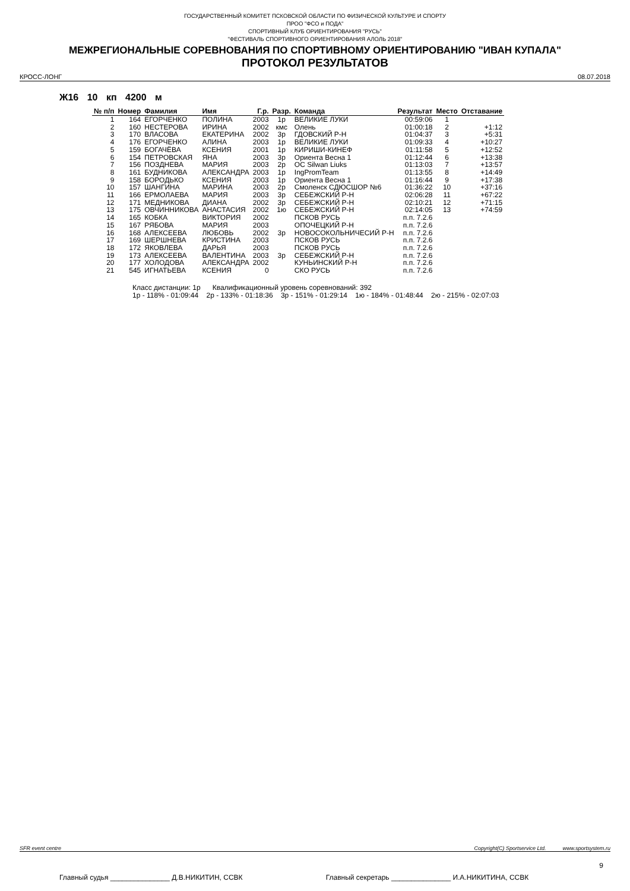ГОСУДАРСТВЕННЫЙ КОМИТЕТ ПСКОВСКОЙ ОБЛАСТИ ПО ФИЗИЧЕСКОЙ КУЛЬТУРЕ И СПОРТУ
ПРОО "ФСО и ПОДА"
СПОРТИВНЫЙ КЛУБ ОРИЕНТИРОВАНИЯ "РУСЬ"
"ФЕСТИВАЛЬ СПОРТИВНОГО ОРИЕНТИРОВАНИЯ АЛОЛЬ 2018"
МЕЖРЕГИОНАЛЬНЫЕ СОРЕВНОВАНИЯ ПО СПОРТИВНОМУ ОРИЕНТИРОВАНИЮ "ИВАН КУПАЛА"
ПРОТОКОЛ РЕЗУЛЬТАТОВ
КРОСС-ЛОНГ 08.07.2018
Ж16 10 кп 4200 м
| № п/п | Номер | Фамилия | Имя | Г.р. | Разр. | Команда | Результат | Место | Отставание |
| --- | --- | --- | --- | --- | --- | --- | --- | --- | --- |
| 1 | 164 | ЕГОРЧЕНКО | ПОЛИНА | 2003 | 1р | ВЕЛИКИЕ ЛУКИ | 00:59:06 | 1 | |
| 2 | 160 | НЕСТЕРОВА | ИРИНА | 2002 | кмс | Олень | 01:00:18 | 2 | +1:12 |
| 3 | 170 | ВЛАСОВА | ЕКАТЕРИНА | 2002 | 3р | ГДОВСКИЙ Р-Н | 01:04:37 | 3 | +5:31 |
| 4 | 176 | ЕГОРЧЕНКО | АЛИНА | 2003 | 1р | ВЕЛИКИЕ ЛУКИ | 01:09:33 | 4 | +10:27 |
| 5 | 159 | БОГАЧЁВА | КСЕНИЯ | 2001 | 1р | КИРИШИ-КИНЕФ | 01:11:58 | 5 | +12:52 |
| 6 | 154 | ПЕТРОВСКАЯ | ЯНА | 2003 | 3р | Ориента Весна 1 | 01:12:44 | 6 | +13:38 |
| 7 | 156 | ПОЗДНЕВА | МАРИЯ | 2003 | 2р | ОС Silwan Liuks | 01:13:03 | 7 | +13:57 |
| 8 | 161 | БУДНИКОВА | АЛЕКСАНДРА | 2003 | 1р | IngPromTeam | 01:13:55 | 8 | +14:49 |
| 9 | 158 | БОРОДЬКО | КСЕНИЯ | 2003 | 1р | Ориента Весна 1 | 01:16:44 | 9 | +17:38 |
| 10 | 157 | ШАНГИНА | МАРИНА | 2003 | 2р | Смоленск СДЮСШОР №6 | 01:36:22 | 10 | +37:16 |
| 11 | 166 | ЕРМОЛАЕВА | МАРИЯ | 2003 | 3р | СЕБЕЖСКИЙ Р-Н | 02:06:28 | 11 | +67:22 |
| 12 | 171 | МЕДНИКОВА | ДИАНА | 2002 | 3р | СЕБЕЖСКИЙ Р-Н | 02:10:21 | 12 | +71:15 |
| 13 | 175 | ОВЧИННИКОВА | АНАСТАСИЯ | 2002 | 1ю | СЕБЕЖСКИЙ Р-Н | 02:14:05 | 13 | +74:59 |
| 14 | 165 | КОБКА | ВИКТОРИЯ | 2002 | | ПСКОВ РУСЬ | п.п. 7.2.6 | | |
| 15 | 167 | РЯБОВА | МАРИЯ | 2003 | | ОПОЧЕЦКИЙ Р-Н | п.п. 7.2.6 | | |
| 16 | 168 | АЛЕКСЕЕВА | ЛЮБОВЬ | 2002 | 3р | НОВОСОКОЛЬНИЧЕСИЙ Р-Н | п.п. 7.2.6 | | |
| 17 | 169 | ШЕРШНЕВА | КРИСТИНА | 2003 | | ПСКОВ РУСЬ | п.п. 7.2.6 | | |
| 18 | 172 | ЯКОВЛЕВА | ДАРЬЯ | 2003 | | ПСКОВ РУСЬ | п.п. 7.2.6 | | |
| 19 | 173 | АЛЕКСЕЕВА | ВАЛЕНТИНА | 2003 | 3р | СЕБЕЖСКИЙ Р-Н | п.п. 7.2.6 | | |
| 20 | 177 | ХОЛОДОВА | АЛЕКСАНДРА | 2002 | | КУНЬИНСКИЙ Р-Н | п.п. 7.2.6 | | |
| 21 | 545 | ИГНАТЬЕВА | КСЕНИЯ | 0 | | СКО РУСЬ | п.п. 7.2.6 | | |
Класс дистанции: 1р Квалификационный уровень соревнований: 392 1р - 118% - 01:09:44 2р - 133% - 01:18:36 3р - 151% - 01:29:14 1ю - 184% - 01:48:44 2ю - 215% - 02:07:03
SFR event centre Copyright(C) Sportservice Ltd. www.sportsystem.ru
9
Главный судья _______________ Д.В.НИКИТИН, ССВК Главный секретарь _______________ И.А.НИКИТИНА, ССВК